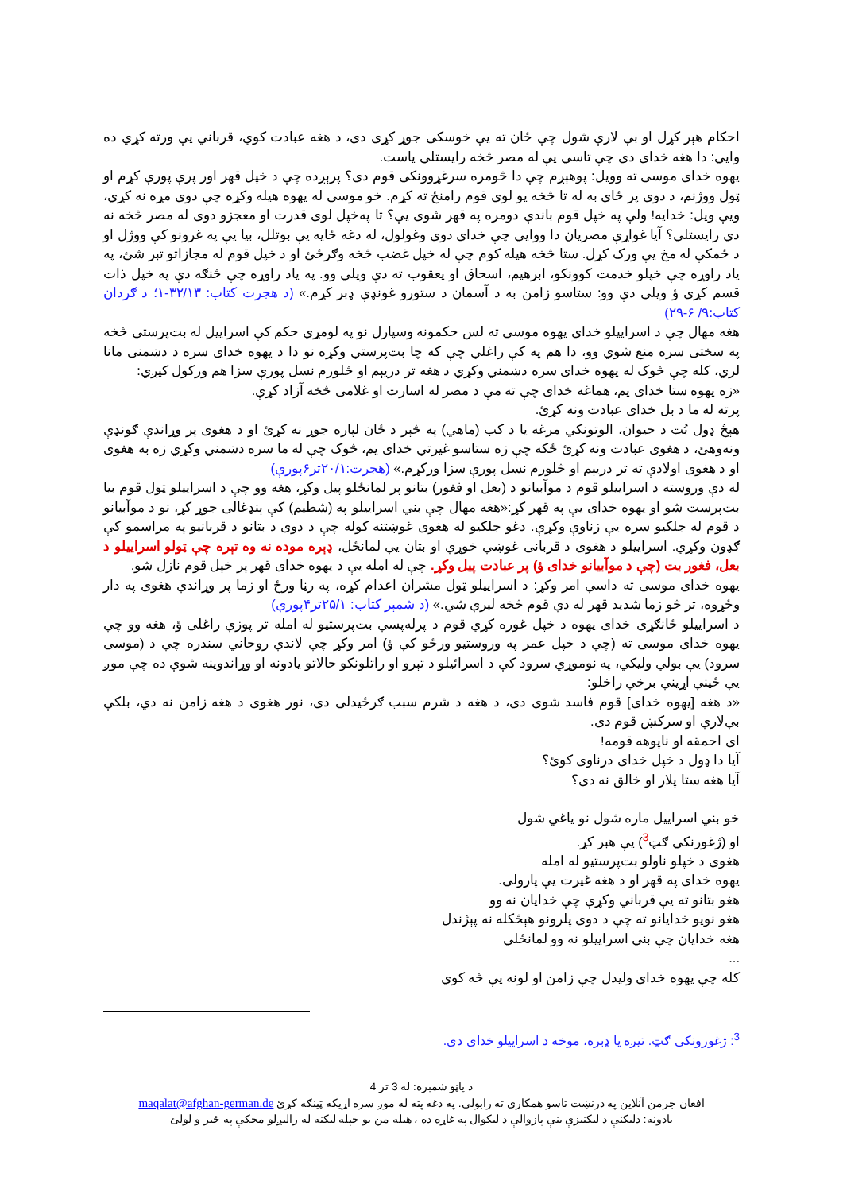احکام هېر کړل او بې لارې شول چې ځان ته يې خوسکی جوړ کړی دی، د هغه عبادت کوي، قرباني يې ورته کړي ده وايي: دا هغه خدای دی چې تاسي يې له مصر څخه رايستلي ياست.
يهوه خدای موسی ته وويل: پوهېږم چې دا څومره سرغړوونکی قوم دی؟ پرېږده چې د خپل قهر اور پرې پورې کړم او ټول ووژنم، د دوی پر ځای به له تا څخه يو لوی قوم رامنځ ته کړم. خو موسی له يهوه هيله وکړه چې دوی مړه نه کړي، ويې ويل: خدايه! ولې په خپل قوم باندې دومره په قهر شوی يې؟ تا په‌خپل لوی قدرت او معجزو دوی له مصر څخه نه دي رايستلي؟ آيا غواړې مصريان دا ووايي چې خدای دوی وغولول، له دغه ځايه يې بوتلل، بيا يې په غرونو کې ووژل او د ځمکې له مخ يې ورک کړل. ستا څخه هيله کوم چې له خپل غضب څخه وګرځئ او د خپل قوم له مجازاتو تېر شئ، په ياد راوړه چې خپلو خدمت کوونکو، ابرهيم، اسحاق او يعقوب ته دې ويلي وو. په ياد راوړه چې څنګه دې په خپل ذات قسم کړی ؤ ويلي دې وو: ستاسو زامن به د آسمان د ستورو غونډې ډېر کړم.» (د هجرت کتاب: ۳۲/۱۳-۱؛ د ګردان کتاب:۹/ ۶-۲۹)
هغه مهال چې د اسراييلو خدای يهوه موسی ته لس حکمونه وسپارل نو په لومړي حکم کې اسراييل له بت‌پرستی څخه په سختی سره منع شوي وو، دا هم په کې راغلي چې که چا بت‌پرستي وکړه نو دا د يهوه خدای سره د دښمنی مانا لري، کله چې څوک له يهوه خدای سره دښمني وکړي د هغه تر دريېم او څلورم نسل پورې سزا هم ورکول کيږي:
«زه يهوه ستا خدای يم، هماغه خدای چې ته مې د مصر له اسارت او غلامی څخه آزاد کړې.
پرته له ما د بل خدای عبادت ونه کړئ.
هېڅ ډول بُت د حيوان، الوتونکي مرغه يا د کب (ماهي) په څېر د ځان لپاره جوړ نه کړئ او د هغوی پر وړاندې ګونډې ونه‌وهئ، د هغوی عبادت ونه کړئ ځکه چې زه ستاسو غيرتي خدای يم، څوک چې له ما سره دښمني وکړي زه به هغوی او د هغوی اولادې ته تر دريېم او څلورم نسل پورې سزا ورکړم.» (هجرت:۲۰/۱تر۶پورې)
له دې وروسته د اسراييلو قوم د موآبيانو د (بعل او فغور) بتانو پر لمانځلو پيل وکړ، هغه وو چې د اسراييلو ټول قوم بيا بت‌پرست شو او يهوه خدای يې په قهر کړ:«هغه مهال چې بني اسراييلو په (شطيم) کې ېنډغالی جوړ کړ، نو د موآبيانو د قوم له جلکيو سره يې زناوې وکړې. دغو جلکيو له هغوی غوښتنه کوله چې د دوی د بتانو د قربانيو په مراسمو کې ګډون وکړي. اسراييلو د هغوی د قربانی غوښې خوړې او بتان يې لمانځل، ډېره موده نه وه تېره چې ټولو اسراييلو د بعل، فغور بت (چې د موآبيانو خدای ؤ) پر عبادت پيل وکړ. چې له امله يې د يهوه خدای قهر پر خپل قوم نازل شو.
يهوه خدای موسی ته داسې امر وکړ: د اسراييلو ټول مشران اعدام کړه، په رڼا ورځ او زما پر وړاندې هغوی په دار وځړوه، تر څو زما شديد قهر له دې قوم څخه ليرې شي.» (د شمېر کتاب: ۲۵/۱تر۴پورې)
د اسراييلو ځانګړی خدای يهوه د خپل غوره کړي قوم د پرله‌پسې بت‌پرستيو له امله تر پوزې راغلی ؤ، هغه وو چې يهوه خدای موسی ته (چې د خپل عمر په وروستيو ورځو کې ؤ) امر وکړ چې لاندې روحاني سندره چې د (موسی سرود) يې بولي وليکي، په نوموړي سرود کې د اسرائيلو د تېرو او راتلونکو حالاتو يادونه او وړاندوينه شوې ده چې موږ يې ځينې اړينې برخې راخلو:
«د هغه [يهوه خدای] قوم فاسد شوی دی، د هغه د شرم سبب ګرځيدلی دی، نور هغوی د هغه زامن نه دي، بلکې بې‌لارې او سرکښ قوم دی.
ای احمقه او ناپوهه قومه!
آيا دا ډول د خپل خدای درناوی کوئ؟
آيا هغه ستا پلار او خالق نه دی؟
خو بني اسراييل ماره شول نو ياغي شول
او (ژغورنکي ګټ<sup>3</sup>) يې هېر کړ.
هغوی د خپلو ناولو بت‌پرستيو له امله
يهوه خدای په قهر او د هغه غيرت يې پارولی.
هغو بتانو ته يې قرباني وکړې چې خدايان نه وو
هغو نويو خدايانو ته چې د دوی پلرونو هېڅکله نه پېژندل
هغه خدايان چې بني اسراييلو نه وو لمانځلي
...
کله چې يهوه خدای وليدل چې زامن او لونه يې څه کوي
<sup>3</sup>: ژغورونکی ګټ. تيږه يا ډبره، موخه د اسراييلو خدای دی.
د پاڼو شمېره: له 3 تر 4
افغان جرمن آنلاين په درنښت تاسو همکاری ته رابولي. په دغه پته له موږ سره اړيکه ټينګه کړئ maqalat@afghan-german.de
يادونه: دليکنې د ليکنيزې بنې پازوالې د ليکوال په غاړه ده ، هيله من يو خپله ليکنه له راليږلو مخکې په ځير و لولئ